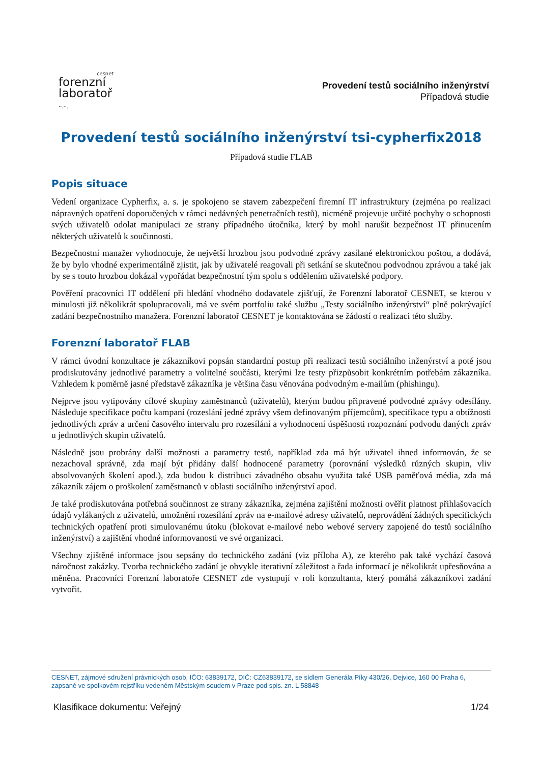cesnet
forenzní
laboratoř
··.··.
Provedení testů sociálního inženýrství
Případová studie
Provedení testů sociálního inženýrství tsi-cypherfix2018
Případová studie FLAB
Popis situace
Vedení organizace Cypherfix, a. s. je spokojeno se stavem zabezpečení firemní IT infrastruktury (zejména po realizaci nápravných opatření doporučených v rámci nedávných penetračních testů), nicméně projevuje určité pochyby o schopnosti svých uživatelů odolat manipulaci ze strany případného útočníka, který by mohl narušit bezpečnost IT přinucením některých uživatelů k součinnosti.
Bezpečnostní manažer vyhodnocuje, že největší hrozbou jsou podvodné zprávy zasílané elektronickou poštou, a dodává, že by bylo vhodné experimentálně zjistit, jak by uživatelé reagovali při setkání se skutečnou podvodnou zprávou a také jak by se s touto hrozbou dokázal vypořádat bezpečnostní tým spolu s oddělením uživatelské podpory.
Pověření pracovníci IT oddělení při hledání vhodného dodavatele zjišťují, že Forenzní laboratoř CESNET, se kterou v minulosti již několikrát spolupracovali, má ve svém portfoliu také službu „Testy sociálního inženýrství“ plně pokrývající zadání bezpečnostního manažera. Forenzní laboratoř CESNET je kontaktována se žádostí o realizaci této služby.
Forenzní laboratoř FLAB
V rámci úvodní konzultace je zákazníkovi popsán standardní postup při realizaci testů sociálního inženýrství a poté jsou prodiskutovány jednotlivé parametry a volitelné součásti, kterými lze testy přizpůsobit konkrétním potřebám zákazníka. Vzhledem k poměrně jasné představě zákazníka je většina času věnována podvodným e-mailům (phishingu).
Nejprve jsou vytipovány cílové skupiny zaměstnanců (uživatelů), kterým budou připravené podvodné zprávy odesílány. Následuje specifikace počtu kampaní (rozeslání jedné zprávy všem definovaným příjemcům), specifikace typu a obtížnosti jednotlivých zpráv a určení časového intervalu pro rozesílání a vyhodnocení úspěšnosti rozpoznání podvodu daných zpráv u jednotlivých skupin uživatelů.
Následně jsou probrány další možnosti a parametry testů, například zda má být uživatel ihned informován, že se nezachoval správně, zda mají být přidány další hodnocené parametry (porovnání výsledků různých skupin, vliv absolvovaných školení apod.), zda budou k distribuci závadného obsahu využita také USB paměťová média, zda má zákazník zájem o proškolení zaměstnanců v oblasti sociálního inženýrství apod.
Je také prodiskutována potřebná součinnost ze strany zákazníka, zejména zajištění možnosti ověřit platnost přihlašovacích údajů vylákaných z uživatelů, umožnění rozesílání zpráv na e-mailové adresy uživatelů, neprovádění žádných specifických technických opatření proti simulovanému útoku (blokovat e-mailové nebo webové servery zapojené do testů sociálního inženýrství) a zajištění vhodné informovanosti ve své organizaci.
Všechny zjištěné informace jsou sepsány do technického zadání (viz příloha A), ze kterého pak také vychází časová náročnost zakázky. Tvorba technického zadání je obvykle iterativní záležitost a řada informací je několikrát upřesňována a měněna. Pracovníci Forenzní laboratoře CESNET zde vystupují v roli konzultanta, který pomáhá zákazníkovi zadání vytvořit.
CESNET, zájmové sdružení právnických osob, IČO: 63839172, DIČ: CZ63839172, se sídlem Generála Píky 430/26, Dejvice, 160 00 Praha 6, zapsané ve spolkovém rejstříku vedeném Městským soudem v Praze pod spis. zn. L 58848
Klasifikace dokumentu: Veřejný 1/24